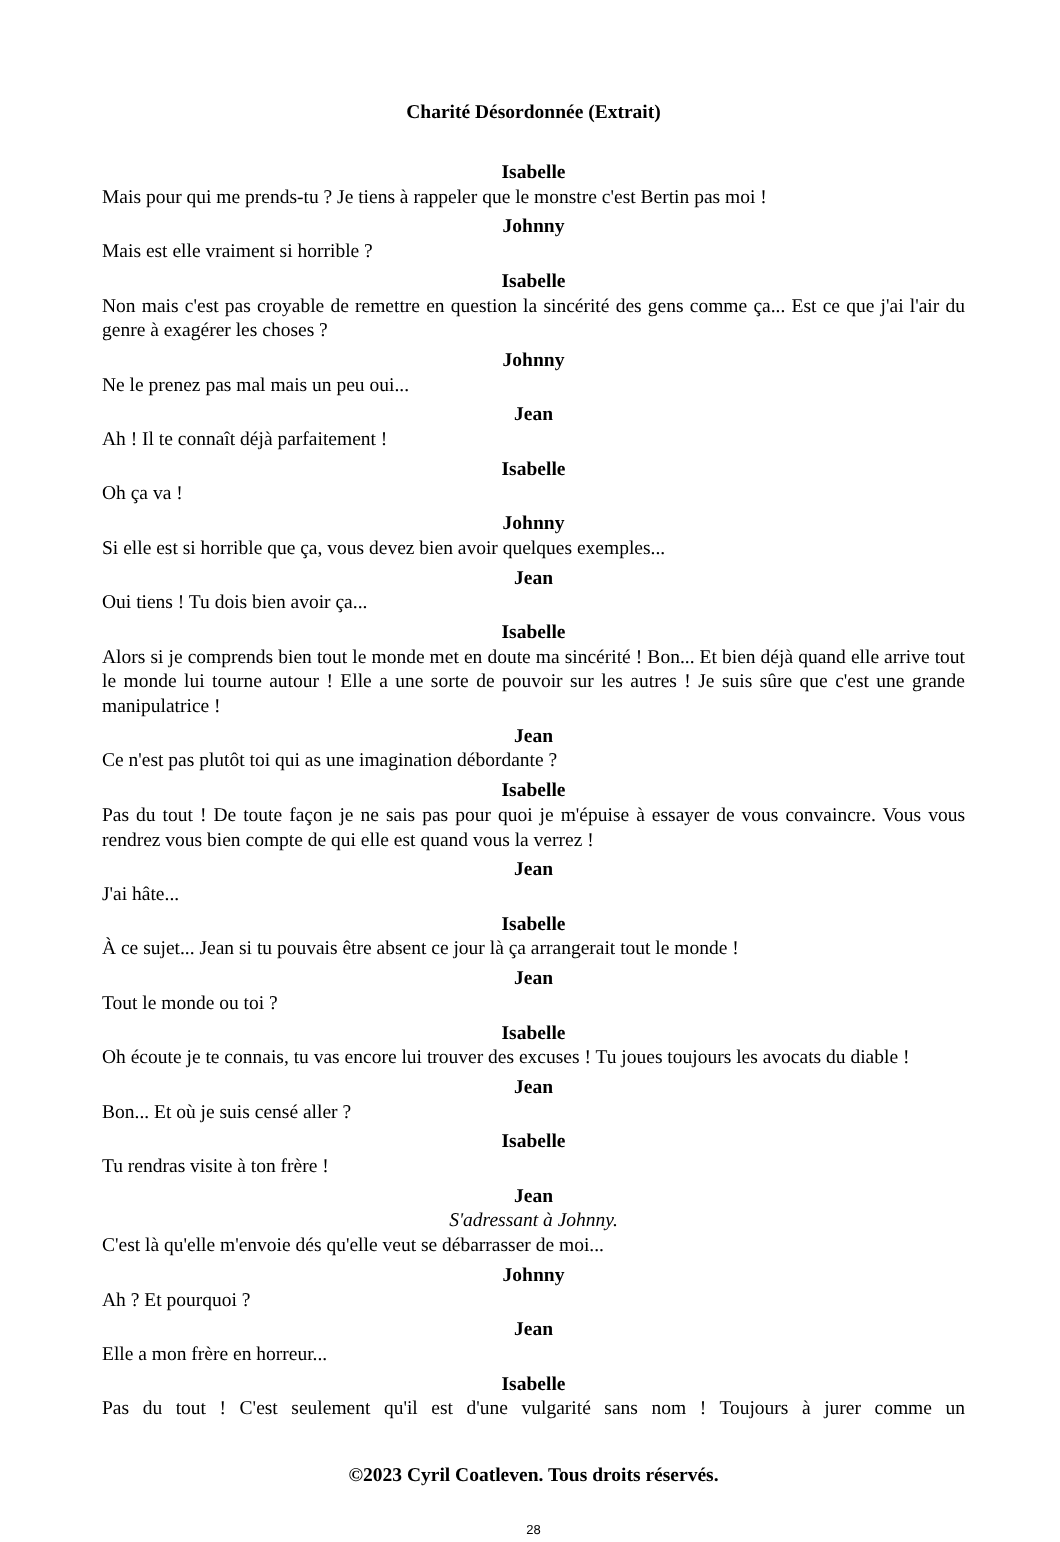Charité Désordonnée (Extrait)
Isabelle
Mais pour qui me prends-tu ? Je tiens à rappeler que le monstre c'est Bertin pas moi !
Johnny
Mais est elle vraiment si horrible ?
Isabelle
Non mais c'est pas croyable de remettre en question la sincérité des gens comme ça... Est ce que j'ai l'air du genre à exagérer les choses ?
Johnny
Ne le prenez pas mal mais un peu oui...
Jean
Ah ! Il te connaît déjà parfaitement !
Isabelle
Oh ça va !
Johnny
Si elle est si horrible que ça, vous devez bien avoir quelques exemples...
Jean
Oui tiens ! Tu dois bien avoir ça...
Isabelle
Alors si je comprends bien tout le monde met en doute ma sincérité ! Bon... Et bien déjà quand elle arrive tout le monde lui tourne autour ! Elle a une sorte de pouvoir sur les autres ! Je suis sûre que c'est une grande manipulatrice !
Jean
Ce n'est pas plutôt toi qui as une imagination débordante ?
Isabelle
Pas du tout ! De toute façon je ne sais pas pour quoi je m'épuise à essayer de vous convaincre. Vous vous rendrez vous bien compte de qui elle est quand vous la verrez !
Jean
J'ai hâte...
Isabelle
À ce sujet... Jean si tu pouvais être absent ce jour là ça arrangerait tout le monde !
Jean
Tout le monde ou toi ?
Isabelle
Oh écoute je te connais, tu vas encore lui trouver des excuses ! Tu joues toujours les avocats du diable !
Jean
Bon... Et où je suis censé aller ?
Isabelle
Tu rendras visite à ton frère !
Jean
S'adressant à Johnny.
C'est là qu'elle m'envoie dés qu'elle veut se débarrasser de moi...
Johnny
Ah ? Et pourquoi ?
Jean
Elle a mon frère en horreur...
Isabelle
Pas du tout ! C'est seulement qu'il est d'une vulgarité sans nom ! Toujours à jurer comme un
©2023 Cyril Coatleven. Tous droits réservés.
28